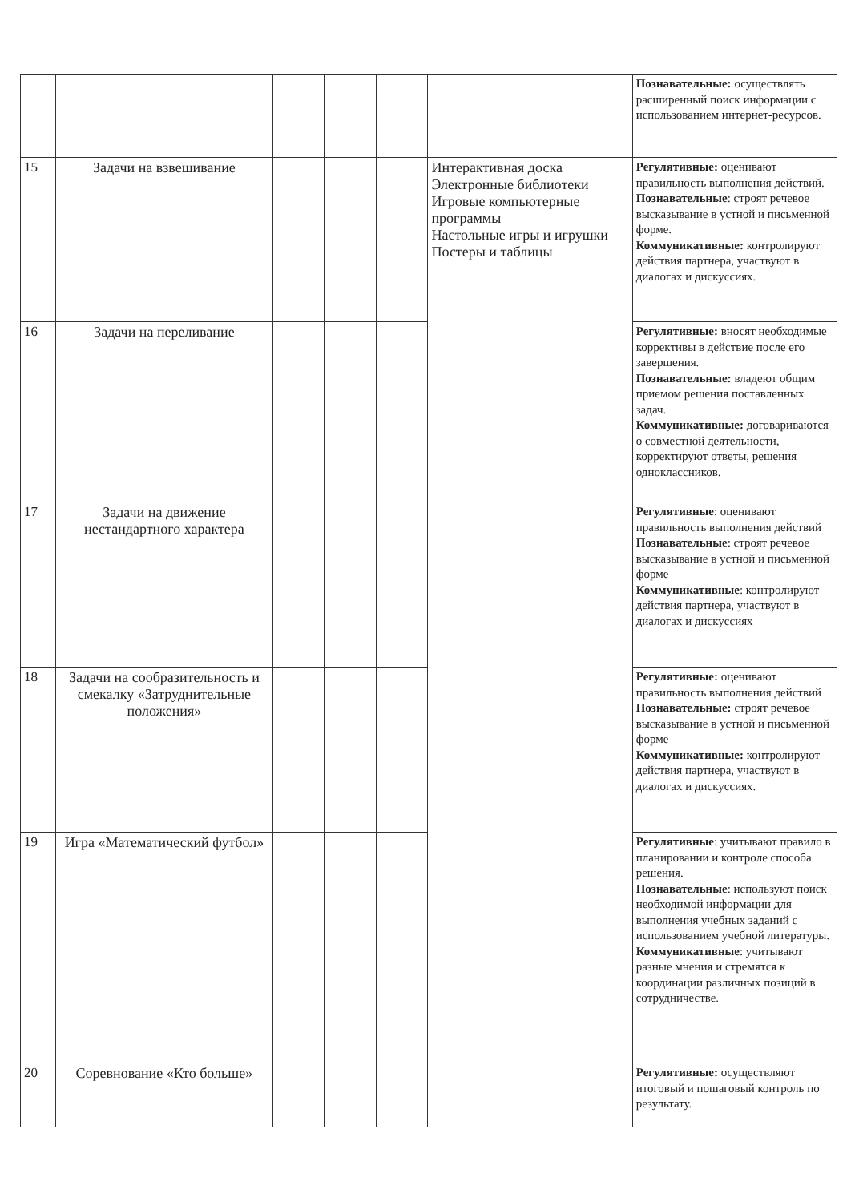| | | | | | | Познавательные: осуществлять расширенный поиск информации с использованием интернет-ресурсов. |
| 15 | Задачи на взвешивание | | | | Интерактивная доска Электронные библиотеки Игровые компьютерные программы Настольные игры и игрушки Постеры и таблицы | Регулятивные: оценивают правильность выполнения действий. Познавательные : строят речевое высказывание в устной и письменной форме. Коммуникативные: контролируют действия партнера, участвуют в диалогах и дискуссиях. |
| 16 | Задачи на переливание | | | | | Регулятивные: вносят необходимые коррективы в действие после его завершения. Познавательные: владеют общим приемом решения поставленных задач. Коммуникативные: договариваются о совместной деятельности, корректируют ответы, решения одноклассников. |
| 17 | Задачи на движение нестандартного характера | | | | | Регулятивные : оценивают правильность выполнения действий Познавательные : строят речевое высказывание в устной и письменной форме Коммуникативные : контролируют действия партнера, участвуют в диалогах и дискуссиях |
| 18 | Задачи на сообразительность и смекалку «Затруднительные положения» | | | | | Регулятивные: оценивают правильность выполнения действий Познавательные: строят речевое высказывание в устной и письменной форме Коммуникативные: контролируют действия партнера, участвуют в диалогах и дискуссиях. |
| 19 | Игра «Математический футбол» | | | | | Регулятивные : учитывают правило в планировании и контроле способа решения. Познавательные : используют поиск необходимой информации для выполнения учебных заданий с использованием учебной литературы. Коммуникативные : учитывают разные мнения и стремятся к координации различных позиций в сотрудничестве. |
| 20 | Соревнование «Кто больше» | | | | | Регулятивные: осуществляют итоговый и пошаговый контроль по результату. |